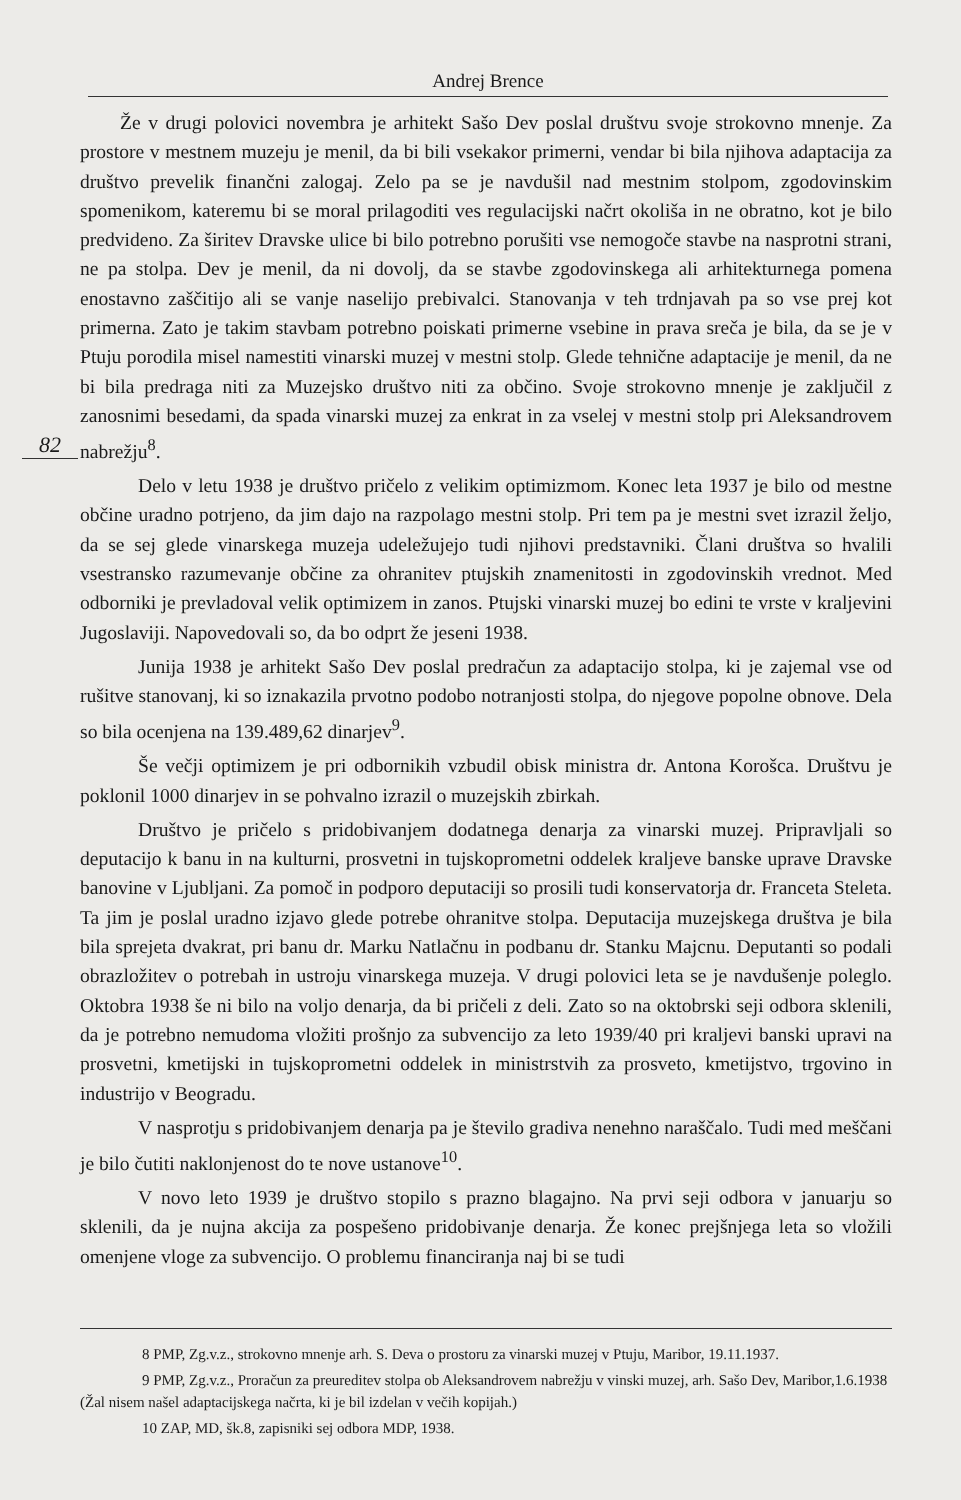Andrej Brence
82
Že v drugi polovici novembra je arhitekt Sašo Dev poslal društvu svoje strokovno mnenje. Za prostore v mestnem muzeju je menil, da bi bili vsekakor primerni, vendar bi bila njihova adaptacija za društvo prevelik finančni zalogaj. Zelo pa se je navdušil nad mestnim stolpom, zgodovinskim spomenikom, kateremu bi se moral prilagoditi ves regulacijski načrt okoliša in ne obratno, kot je bilo predvideno. Za širitev Dravske ulice bi bilo potrebno porušiti vse nemogoče stavbe na nasprotni strani, ne pa stolpa. Dev je menil, da ni dovolj, da se stavbe zgodovinskega ali arhitekturnega pomena enostavno zaščitijo ali se vanje naselijo prebivalci. Stanovanja v teh trdnjavah pa so vse prej kot primerna. Zato je takim stavbam potrebno poiskati primerne vsebine in prava sreča je bila, da se je v Ptuju porodila misel namestiti vinarski muzej v mestni stolp. Glede tehnične adaptacije je menil, da ne bi bila predraga niti za Muzejsko društvo niti za občino. Svoje strokovno mnenje je zaključil z zanosnimi besedami, da spada vinarski muzej za enkrat in za vselej v mestni stolp pri Aleksandrovem nabrežju<sup>8</sup>.
Delo v letu 1938 je društvo pričelo z velikim optimizmom. Konec leta 1937 je bilo od mestne občine uradno potrjeno, da jim dajo na razpolago mestni stolp. Pri tem pa je mestni svet izrazil željo, da se sej glede vinarskega muzeja udeležujejo tudi njihovi predstavniki. Člani društva so hvalili vsestransko razumevanje občine za ohranitev ptujskih znamenitosti in zgodovinskih vrednot. Med odborniki je prevladoval velik optimizem in zanos. Ptujski vinarski muzej bo edini te vrste v kraljevini Jugoslaviji. Napovedovali so, da bo odprt že jeseni 1938.
Junija 1938 je arhitekt Sašo Dev poslal predračun za adaptacijo stolpa, ki je zajemal vse od rušitve stanovanj, ki so iznakazila prvotno podobo notranjosti stolpa, do njegove popolne obnove. Dela so bila ocenjena na 139.489,62 dinarjev<sup>9</sup>.
Še večji optimizem je pri odbornikih vzbudil obisk ministra dr. Antona Korošca. Društvu je poklonil 1000 dinarjev in se pohvalno izrazil o muzejskih zbirkah.
Društvo je pričelo s pridobivanjem dodatnega denarja za vinarski muzej. Pripravljali so deputacijo k banu in na kulturni, prosvetni in tujskoprometni oddelek kraljeve banske uprave Dravske banovine v Ljubljani. Za pomoč in podporo deputaciji so prosili tudi konservatorja dr. Franceta Steleta. Ta jim je poslal uradno izjavo glede potrebe ohranitve stolpa. Deputacija muzejskega društva je bila bila sprejeta dvakrat, pri banu dr. Marku Natlačnu in podbanu dr. Stanku Majcnu. Deputanti so podali obrazložitev o potrebah in ustroju vinarskega muzeja. V drugi polovici leta se je navdušenje poleglo. Oktobra 1938 še ni bilo na voljo denarja, da bi pričeli z deli. Zato so na oktobrski seji odbora sklenili, da je potrebno nemudoma vložiti prošnjo za subvencijo za leto 1939/40 pri kraljevi banski upravi na prosvetni, kmetijski in tujskoprometni oddelek in ministrstvih za prosveto, kmetijstvo, trgovino in industrijo v Beogradu.
V nasprotju s pridobivanjem denarja pa je število gradiva nenehno naraščalo. Tudi med meščani je bilo čutiti naklonjenost do te nove ustanove<sup>10</sup>.
V novo leto 1939 je društvo stopilo s prazno blagajno. Na prvi seji odbora v januarju so sklenili, da je nujna akcija za pospešeno pridobivanje denarja. Že konec prejšnjega leta so vložili omenjene vloge za subvencijo. O problemu financiranja naj bi se tudi
8 PMP, Zg.v.z., strokovno mnenje arh. S. Deva o prostoru za vinarski muzej v Ptuju, Maribor, 19.11.1937.
9 PMP, Zg.v.z., Proračun za preureditev stolpa ob Aleksandrovem nabrežju v vinski muzej, arh. Sašo Dev, Maribor,1.6.1938 (Žal nisem našel adaptacijskega načrta, ki je bil izdelan v večih kopijah.)
10 ZAP, MD, šk.8, zapisniki sej odbora MDP, 1938.